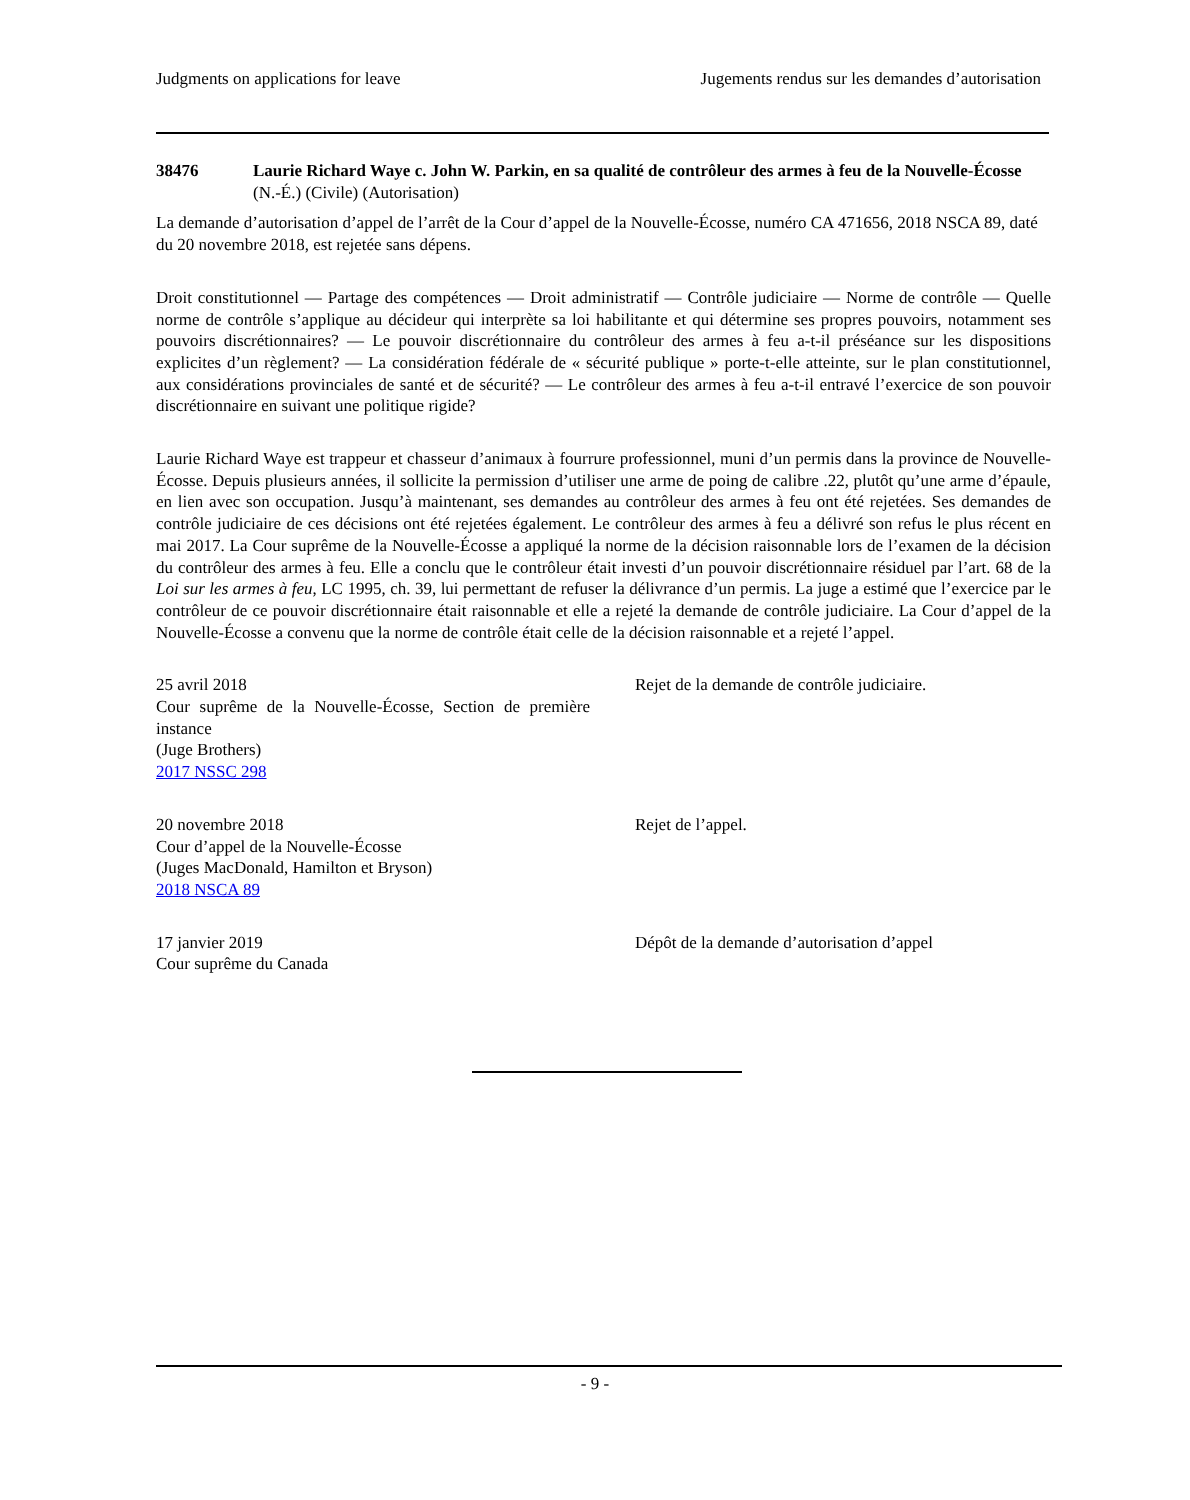Judgments on applications for leave Jugements rendus sur les demandes d’autorisation
38476 Laurie Richard Waye c. John W. Parkin, en sa qualité de contrôleur des armes à feu de la Nouvelle-Écosse
(N.-É.) (Civile) (Autorisation)
La demande d’autorisation d’appel de l’arrêt de la Cour d’appel de la Nouvelle-Écosse, numéro CA 471656, 2018 NSCA 89, daté du 20 novembre 2018, est rejetée sans dépens.
Droit constitutionnel — Partage des compétences — Droit administratif — Contrôle judiciaire — Norme de contrôle — Quelle norme de contrôle s’applique au décideur qui interprète sa loi habilitante et qui détermine ses propres pouvoirs, notamment ses pouvoirs discrétionnaires? — Le pouvoir discrétionnaire du contrôleur des armes à feu a-t-il préséance sur les dispositions explicites d’un règlement? — La considération fédérale de « sécurité publique » porte-t-elle atteinte, sur le plan constitutionnel, aux considérations provinciales de santé et de sécurité? — Le contrôleur des armes à feu a-t-il entravé l’exercice de son pouvoir discrétionnaire en suivant une politique rigide?
Laurie Richard Waye est trappeur et chasseur d’animaux à fourrure professionnel, muni d’un permis dans la province de Nouvelle-Écosse. Depuis plusieurs années, il sollicite la permission d’utiliser une arme de poing de calibre .22, plutôt qu’une arme d’épaule, en lien avec son occupation. Jusqu’à maintenant, ses demandes au contrôleur des armes à feu ont été rejetées. Ses demandes de contrôle judiciaire de ces décisions ont été rejetées également. Le contrôleur des armes à feu a délivré son refus le plus récent en mai 2017. La Cour suprême de la Nouvelle-Écosse a appliqué la norme de la décision raisonnable lors de l’examen de la décision du contrôleur des armes à feu. Elle a conclu que le contrôleur était investi d’un pouvoir discrétionnaire résiduel par l’art. 68 de la Loi sur les armes à feu, LC 1995, ch. 39, lui permettant de refuser la délivrance d’un permis. La juge a estimé que l’exercice par le contrôleur de ce pouvoir discrétionnaire était raisonnable et elle a rejeté la demande de contrôle judiciaire. La Cour d’appel de la Nouvelle-Écosse a convenu que la norme de contrôle était celle de la décision raisonnable et a rejeté l’appel.
25 avril 2018
Cour suprême de la Nouvelle-Écosse, Section de première instance
(Juge Brothers)
2017 NSSC 298
Rejet de la demande de contrôle judiciaire.
20 novembre 2018
Cour d’appel de la Nouvelle-Écosse
(Juges MacDonald, Hamilton et Bryson)
2018 NSCA 89
Rejet de l’appel.
17 janvier 2019
Cour suprême du Canada
Dépôt de la demande d’autorisation d’appel
- 9 -